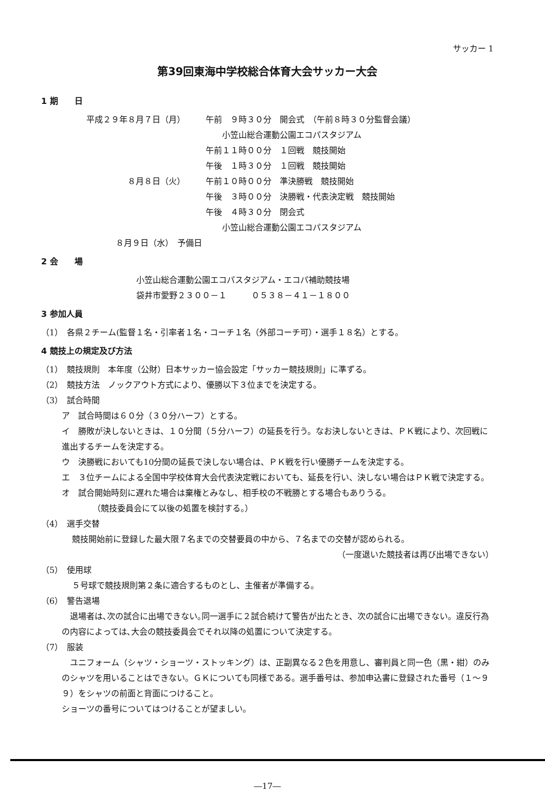サッカー 1
第39回東海中学校総合体育大会サッカー大会
1 期　　日
平成２９年８月７日（月） 午前　９時３０分　開会式　（午前８時３０分監督会議）
　　小笠山総合運動公園エコパスタジアム
午前１１時００分　１回戦　競技開始
午後　１時３０分　１回戦　競技開始
８月８日（火） 午前１０時００分　準決勝戦　競技開始
午後　３時００分　決勝戦・代表決定戦　競技開始
午後　４時３０分　閉会式
　　小笠山総合運動公園エコパスタジアム
８月９日（水）　予備日
2 会　　場
小笠山総合運動公園エコパスタジアム・エコパ補助競技場
袋井市愛野２３００－１　　　０５３８－４１－１８００
3 参加人員
（1）　各県２チーム(監督１名・引率者１名・コーチ１名（外部コーチ可）・選手１８名）とする。
4 競技上の規定及び方法
（1）　競技規則　本年度（公財）日本サッカー協会設定「サッカー競技規則」に準ずる。
（2）　競技方法　ノックアウト方式により、優勝以下３位までを決定する。
（3）　試合時間
ア　試合時間は６０分（３０分ハーフ）とする。
イ　勝敗が決しないときは、１０分間（５分ハーフ）の延長を行う。なお決しないときは、ＰＫ戦により、次回戦に進出するチームを決定する。
ウ　決勝戦においても10分間の延長で決しない場合は、ＰＫ戦を行い優勝チームを決定する。
エ　３位チームによる全国中学校体育大会代表決定戦においても、延長を行い、決しない場合はＰＫ戦で決定する。
オ　試合開始時刻に遅れた場合は棄権とみなし、相手校の不戦勝とする場合もありうる。
（競技委員会にて以後の処置を検討する。）
（4）　選手交替
競技開始前に登録した最大限７名までの交替要員の中から、７名までの交替が認められる。
（一度退いた競技者は再び出場できない）
（5）　使用球
５号球で競技規則第２条に適合するものとし、主催者が準備する。
（6）　警告退場
　退場者は､次の試合に出場できない｡同一選手に２試合続けて警告が出たとき、次の試合に出場できない。違反行為の内容によっては､大会の競技委員会でそれ以降の処置について決定する。
（7）　服装
　ユニフォーム（シャツ・ショーツ・ストッキング）は、正副異なる２色を用意し、審判員と同一色（黒・紺）のみのシャツを用いることはできない。ＧＫについても同様である。選手番号は、参加申込書に登録された番号（１～９９）をシャツの前面と背面につけること。
ショーツの番号についてはつけることが望ましい。
―17―